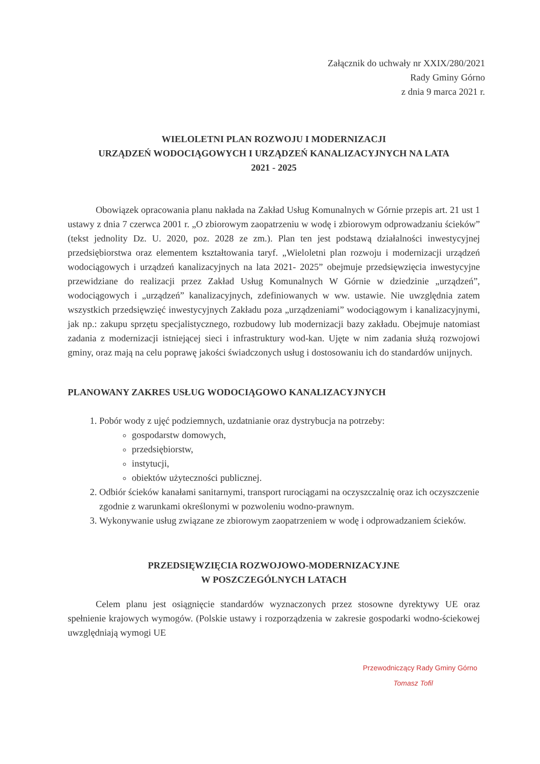Załącznik do uchwały nr XXIX/280/2021
Rady Gminy Górno
z dnia 9 marca 2021 r.
WIELOLETNI PLAN ROZWOJU I MODERNIZACJI
URZĄDZEŃ WODOCIĄGOWYCH I URZĄDZEŃ KANALIZACYJNYCH NA LATA
2021 - 2025
Obowiązek opracowania planu nakłada na Zakład Usług Komunalnych w Górnie przepis art. 21 ust 1 ustawy z dnia 7 czerwca 2001 r. „O zbiorowym zaopatrzeniu w wodę i zbiorowym odprowadzaniu ścieków” (tekst jednolity Dz. U. 2020, poz. 2028 ze zm.). Plan ten jest podstawą działalności inwestycyjnej przedsiębiorstwa oraz elementem kształtowania taryf. „Wieloletni plan rozwoju i modernizacji urządzeń wodociągowych i urządzeń kanalizacyjnych na lata 2021- 2025” obejmuje przedsięwzięcia inwestycyjne przewidziane do realizacji przez Zakład Usług Komunalnych W Górnie w dziedzinie „urządzeń”, wodociągowych i „urządzeń” kanalizacyjnych, zdefiniowanych w ww. ustawie. Nie uwzględnia zatem wszystkich przedsięwzięć inwestycyjnych Zakładu poza „urządzeniami” wodociągowym i kanalizacyjnymi, jak np.: zakupu sprzętu specjalistycznego, rozbudowy lub modernizacji bazy zakładu. Obejmuje natomiast zadania z modernizacji istniejącej sieci i infrastruktury wod-kan. Ujęte w nim zadania służą rozwojowi gminy, oraz mają na celu poprawę jakości świadczonych usług i dostosowaniu ich do standardów unijnych.
PLANOWANY ZAKRES USŁUG WODOCIĄGOWO KANALIZACYJNYCH
1. Pobór wody z ujęć podziemnych, uzdatnianie oraz dystrybucja na potrzeby:
gospodarstw domowych,
przedsiębiorstw,
instytucji,
obiektów użyteczności publicznej.
2. Odbiór ścieków kanałami sanitarnymi, transport rurociągami na oczyszczalnię oraz ich oczyszczenie zgodnie z warunkami określonymi w pozwoleniu wodno-prawnym.
3. Wykonywanie usług związane ze zbiorowym zaopatrzeniem w wodę i odprowadzaniem ścieków.
PRZEDSIĘWZIĘCIA ROZWOJOWO-MODERNIZACYJNE
W POSZCZEGÓLNYCH LATACH
Celem planu jest osiągnięcie standardów wyznaczonych przez stosowne dyrektywy UE oraz spełnienie krajowych wymogów. (Polskie ustawy i rozporządzenia w zakresie gospodarki wodno-ściekowej uwzględniają wymogi UE
Przewodniczący Rady Gminy Górno
Tomasz Tofil